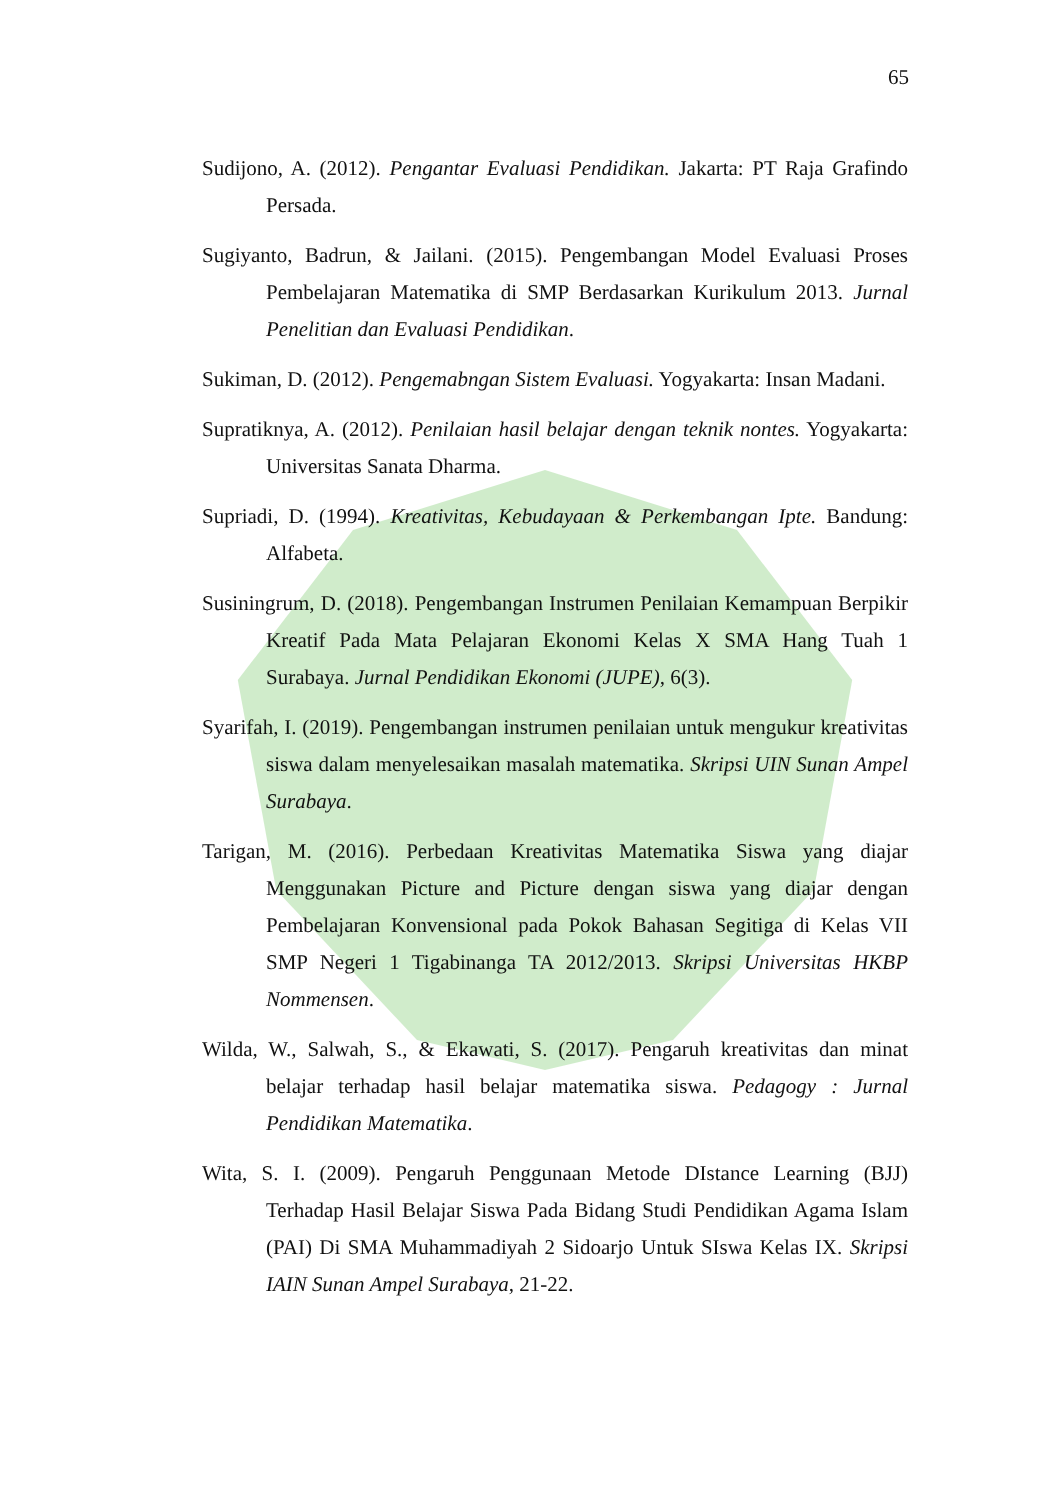65
Sudijono, A. (2012). Pengantar Evaluasi Pendidikan. Jakarta: PT Raja Grafindo Persada.
Sugiyanto, Badrun, & Jailani. (2015). Pengembangan Model Evaluasi Proses Pembelajaran Matematika di SMP Berdasarkan Kurikulum 2013. Jurnal Penelitian dan Evaluasi Pendidikan.
Sukiman, D. (2012). Pengemabngan Sistem Evaluasi. Yogyakarta: Insan Madani.
Supratiknya, A. (2012). Penilaian hasil belajar dengan teknik nontes. Yogyakarta: Universitas Sanata Dharma.
Supriadi, D. (1994). Kreativitas, Kebudayaan & Perkembangan Ipte. Bandung: Alfabeta.
Susiningrum, D. (2018). Pengembangan Instrumen Penilaian Kemampuan Berpikir Kreatif Pada Mata Pelajaran Ekonomi Kelas X SMA Hang Tuah 1 Surabaya. Jurnal Pendidikan Ekonomi (JUPE), 6(3).
Syarifah, I. (2019). Pengembangan instrumen penilaian untuk mengukur kreativitas siswa dalam menyelesaikan masalah matematika. Skripsi UIN Sunan Ampel Surabaya.
Tarigan, M. (2016). Perbedaan Kreativitas Matematika Siswa yang diajar Menggunakan Picture and Picture dengan siswa yang diajar dengan Pembelajaran Konvensional pada Pokok Bahasan Segitiga di Kelas VII SMP Negeri 1 Tigabinanga TA 2012/2013. Skripsi Universitas HKBP Nommensen.
Wilda, W., Salwah, S., & Ekawati, S. (2017). Pengaruh kreativitas dan minat belajar terhadap hasil belajar matematika siswa. Pedagogy : Jurnal Pendidikan Matematika.
Wita, S. I. (2009). Pengaruh Penggunaan Metode DIstance Learning (BJJ) Terhadap Hasil Belajar Siswa Pada Bidang Studi Pendidikan Agama Islam (PAI) Di SMA Muhammadiyah 2 Sidoarjo Untuk SIswa Kelas IX. Skripsi IAIN Sunan Ampel Surabaya, 21-22.